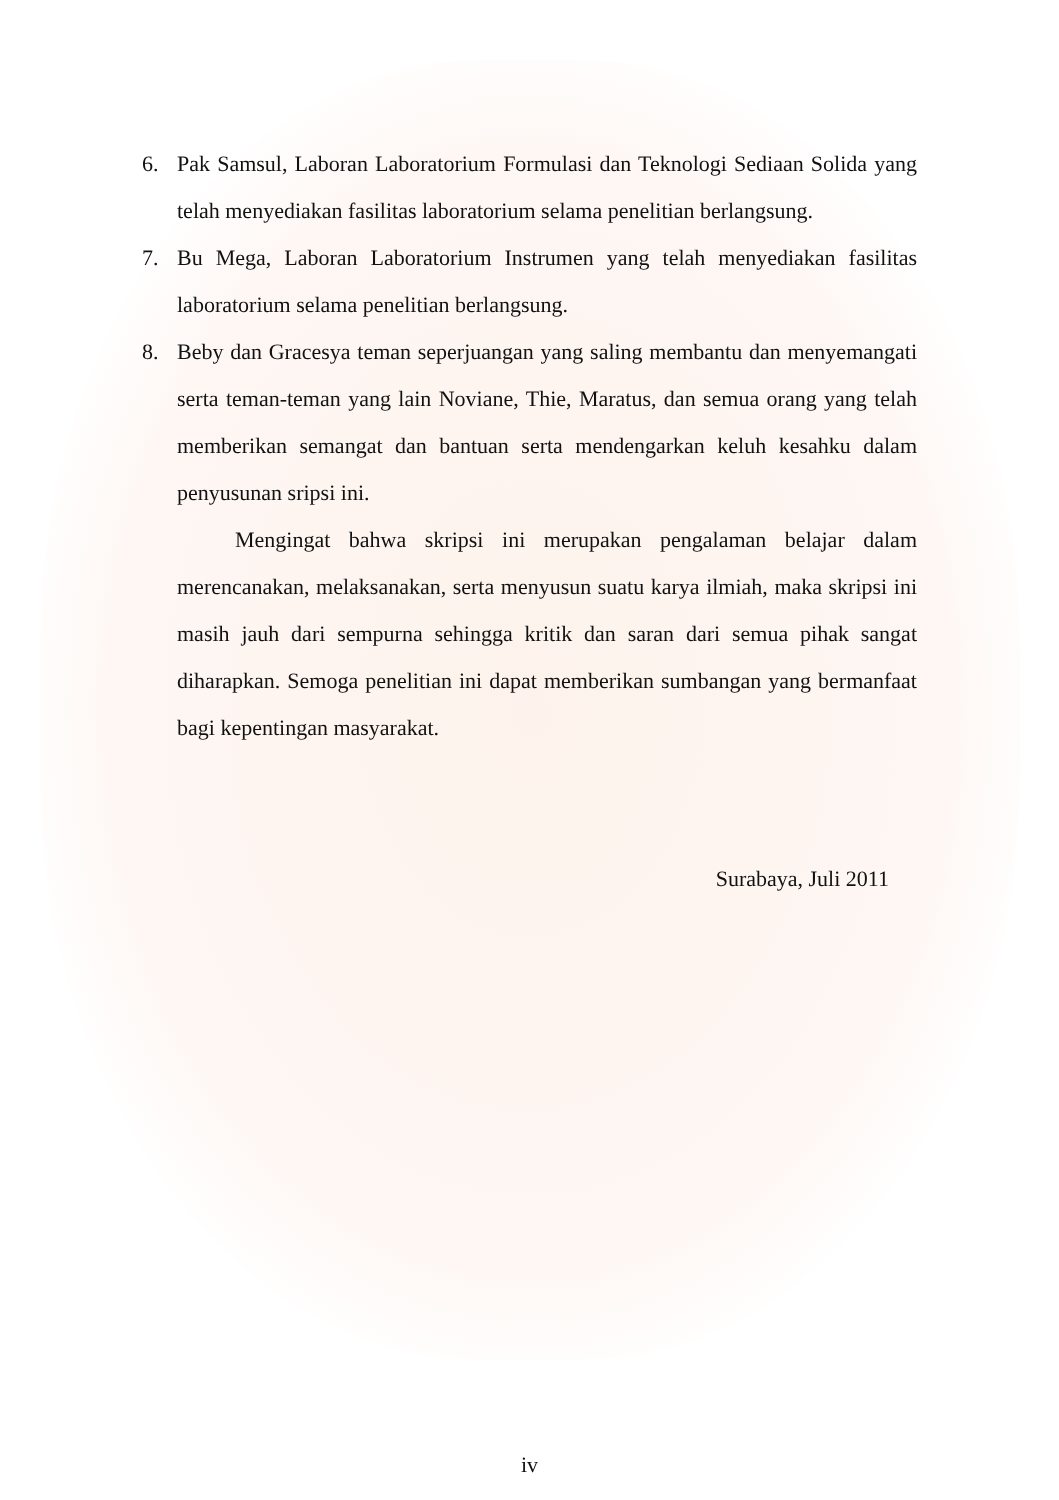6. Pak Samsul, Laboran Laboratorium Formulasi dan Teknologi Sediaan Solida yang telah menyediakan fasilitas laboratorium selama penelitian berlangsung.
7. Bu Mega, Laboran Laboratorium Instrumen yang telah menyediakan fasilitas laboratorium selama penelitian berlangsung.
8. Beby dan Gracesya teman seperjuangan yang saling membantu dan menyemangati serta teman-teman yang lain Noviane, Thie, Maratus, dan semua orang yang telah memberikan semangat dan bantuan serta mendengarkan keluh kesahku dalam penyusunan sripsi ini.
Mengingat bahwa skripsi ini merupakan pengalaman belajar dalam merencanakan, melaksanakan, serta menyusun suatu karya ilmiah, maka skripsi ini masih jauh dari sempurna sehingga kritik dan saran dari semua pihak sangat diharapkan. Semoga penelitian ini dapat memberikan sumbangan yang bermanfaat bagi kepentingan masyarakat.
Surabaya, Juli 2011
iv